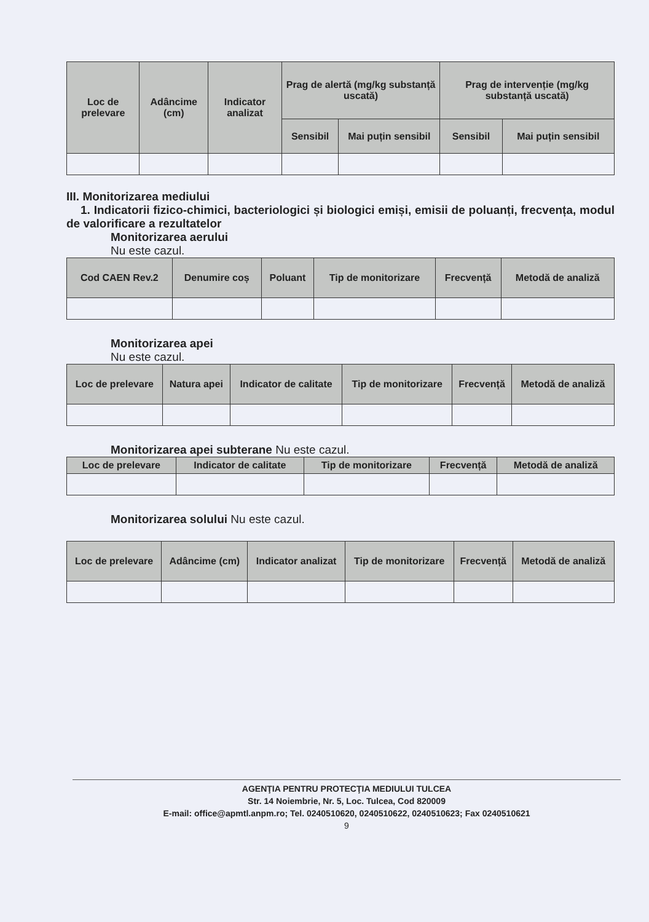| Loc de prelevare | Adâncime (cm) | Indicator analizat | Prag de alertă (mg/kg substanță uscată) | | Prag de intervenție (mg/kg substanță uscată) | |
| --- | --- | --- | --- | --- | --- | --- |
| | | | Sensibil | Mai puțin sensibil | Sensibil | Mai puțin sensibil |
III. Monitorizarea mediului
1. Indicatorii fizico-chimici, bacteriologici și biologici emiși, emisii de poluanți, frecvența, modul de valorificare a rezultatelor
Monitorizarea aerului
Nu este cazul.
| Cod CAEN Rev.2 | Denumire coș | Poluant | Tip de monitorizare | Frecvență | Metodă de analiză |
| --- | --- | --- | --- | --- | --- |
Monitorizarea apei
Nu este cazul.
| Loc de prelevare | Natura apei | Indicator de calitate | Tip de monitorizare | Frecvență | Metodă de analiză |
| --- | --- | --- | --- | --- | --- |
Monitorizarea apei subterane Nu este cazul.
| Loc de prelevare | Indicator de calitate | Tip de monitorizare | Frecvență | Metodă de analiză |
| --- | --- | --- | --- | --- |
Monitorizarea solului Nu este cazul.
| Loc de prelevare | Adâncime (cm) | Indicator analizat | Tip de monitorizare | Frecvență | Metodă de analiză |
| --- | --- | --- | --- | --- | --- |
AGENŢIA PENTRU PROTECŢIA MEDIULUI TULCEA
Str. 14 Noiembrie, Nr. 5, Loc. Tulcea, Cod 820009
E-mail: office@apmtl.anpm.ro; Tel. 0240510620, 0240510622, 0240510623; Fax 0240510621
9